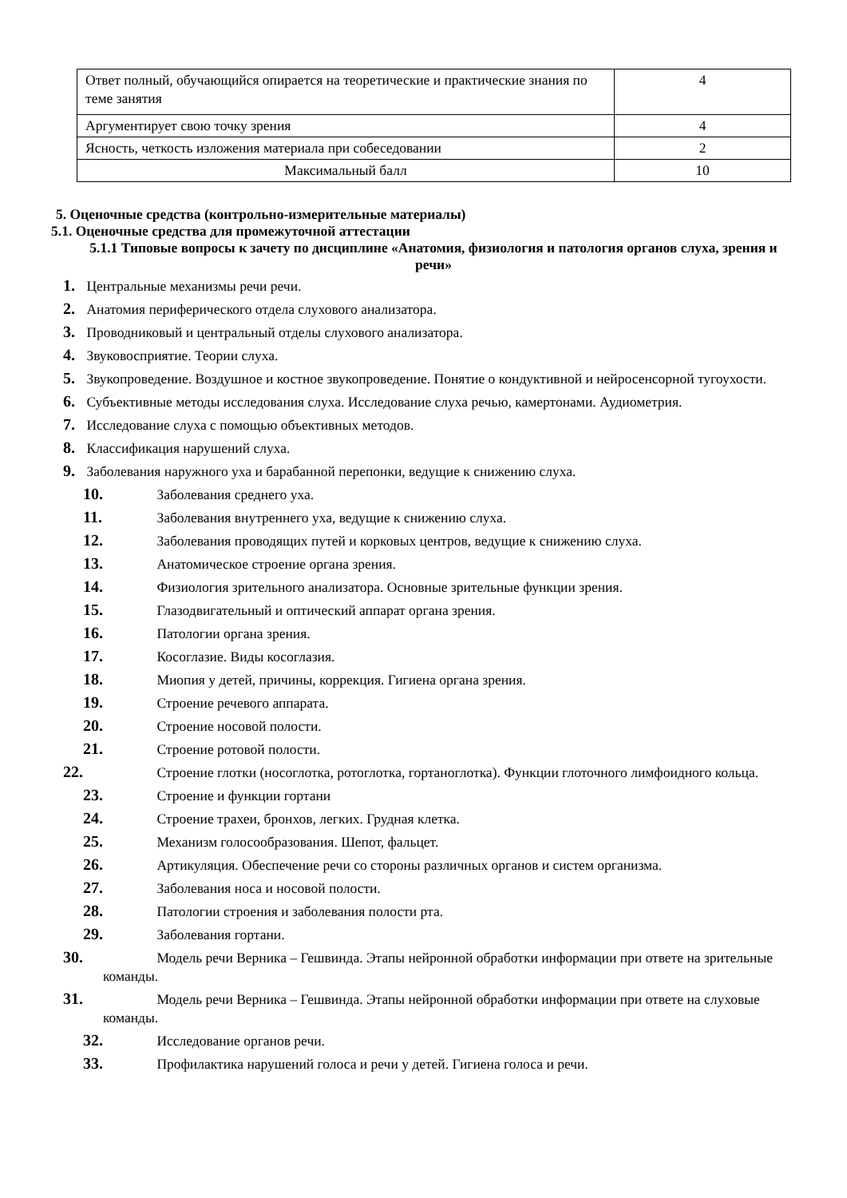| Ответ полный, обучающийся опирается на теоретические и практические знания по теме занятия | 4 |
| Аргументирует свою точку зрения | 4 |
| Ясность, четкость изложения материала при собеседовании | 2 |
| Максимальный балл | 10 |
5. Оценочные средства (контрольно-измерительные материалы)
5.1. Оценочные средства для промежуточной аттестации
5.1.1 Типовые вопросы к зачету по дисциплине «Анатомия, физиология и патология органов слуха, зрения и речи»
1. Центральные механизмы речи речи.
2. Анатомия периферического отдела слухового анализатора.
3. Проводниковый и центральный отделы слухового анализатора.
4. Звуковосприятие. Теории слуха.
5. Звукопроведение. Воздушное и костное звукопроведение. Понятие о кондуктивной и нейросенсорной тугоухости.
6. Субъективные методы исследования слуха. Исследование слуха речью, камертонами. Аудиометрия.
7. Исследование слуха с помощью объективных методов.
8. Классификация нарушений слуха.
9. Заболевания наружного уха и барабанной перепонки, ведущие к снижению слуха.
10. Заболевания среднего уха.
11. Заболевания внутреннего уха, ведущие к снижению слуха.
12. Заболевания проводящих путей и корковых центров, ведущие к снижению слуха.
13. Анатомическое строение органа зрения.
14. Физиология зрительного анализатора. Основные зрительные функции зрения.
15. Глазодвигательный и оптический аппарат органа зрения.
16. Патологии органа зрения.
17. Косоглазие. Виды косоглазия.
18. Миопия у детей, причины, коррекция. Гигиена органа зрения.
19. Строение речевого аппарата.
20. Строение носовой полости.
21. Строение ротовой полости.
22. Строение глотки (носоглотка, ротоглотка, гортаноглотка). Функции глоточного лимфоидного кольца.
23. Строение и функции гортани
24. Строение трахеи, бронхов, легких. Грудная клетка.
25. Механизм голосообразования. Шепот, фальцет.
26. Артикуляция. Обеспечение речи со стороны различных органов и систем организма.
27. Заболевания носа и носовой полости.
28. Патологии строения и заболевания полости рта.
29. Заболевания гортани.
30. Модель речи Верника – Гешвинда. Этапы нейронной обработки информации при ответе на зрительные команды.
31. Модель речи Верника – Гешвинда. Этапы нейронной обработки информации при ответе на слуховые команды.
32. Исследование органов речи.
33. Профилактика нарушений голоса и речи у детей. Гигиена голоса и речи.